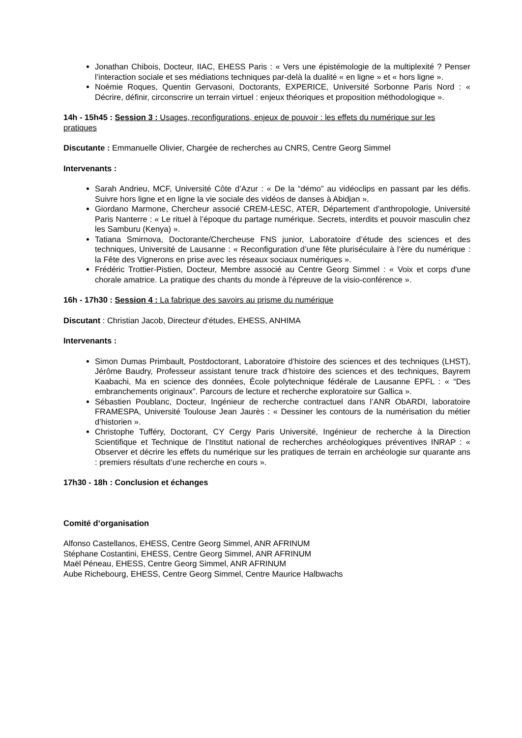Jonathan Chibois, Docteur, IIAC, EHESS Paris : « Vers une épistémologie de la multiplexité ? Penser l’interaction sociale et ses médiations techniques par-delà la dualité « en ligne » et « hors ligne ».
Noémie Roques, Quentin Gervasoni, Doctorants, EXPERICE, Université Sorbonne Paris Nord : « Décrire, définir, circonscrire un terrain virtuel : enjeux théoriques et proposition méthodologique ».
14h - 15h45 : Session 3 : Usages, reconfigurations, enjeux de pouvoir : les effets du numérique sur les pratiques
Discutante : Emmanuelle Olivier, Chargée de recherches au CNRS, Centre Georg Simmel
Intervenants :
Sarah Andrieu, MCF, Université Côte d’Azur : « De la “démo” au vidéoclips en passant par les défis. Suivre hors ligne et en ligne la vie sociale des vidéos de danses à Abidjan ».
Giordano Marmone, Chercheur associé CREM-LESC, ATER, Département d’anthropologie, Université Paris Nanterre : « Le rituel à l’époque du partage numérique. Secrets, interdits et pouvoir masculin chez les Samburu (Kenya) ».
Tatiana Smirnova, Doctorante/Chercheuse FNS junior, Laboratoire d’étude des sciences et des techniques, Université de Lausanne : « Reconfiguration d’une fête pluriséculaire à l’ère du numérique : la Fête des Vignerons en prise avec les réseaux sociaux numériques ».
Frédéric Trottier-Pistien, Docteur, Membre associé au Centre Georg Simmel : « Voix et corps d'une chorale amatrice. La pratique des chants du monde à l'épreuve de la visio-conférence ».
16h - 17h30 : Session 4 : La fabrique des savoirs au prisme du numérique
Discutant : Christian Jacob, Directeur d'études, EHESS, ANHIMA
Intervenants :
Simon Dumas Primbault, Postdoctorant, Laboratoire d’histoire des sciences et des techniques (LHST), Jérôme Baudry, Professeur assistant tenure track d’histoire des sciences et des techniques, Bayrem Kaabachi, Ma en science des données, École polytechnique fédérale de Lausanne EPFL : « “Des embranchements originaux”. Parcours de lecture et recherche exploratoire sur Gallica ».
Sébastien Poublanc, Docteur, Ingénieur de recherche contractuel dans l’ANR ObARDI, laboratoire FRAMESPA, Université Toulouse Jean Jaurès : « Dessiner les contours de la numérisation du métier d’historien ».
Christophe Tufféry, Doctorant, CY Cergy Paris Université, Ingénieur de recherche à la Direction Scientifique et Technique de l’Institut national de recherches archéologiques préventives INRAP : « Observer et décrire les effets du numérique sur les pratiques de terrain en archéologie sur quarante ans : premiers résultats d’une recherche en cours ».
17h30 - 18h : Conclusion et échanges
Comité d’organisation
Alfonso Castellanos, EHESS, Centre Georg Simmel, ANR AFRINUM
Stéphane Costantini, EHESS, Centre Georg Simmel, ANR AFRINUM
Maël Péneau, EHESS, Centre Georg Simmel, ANR AFRINUM
Aube Richebourg, EHESS, Centre Georg Simmel, Centre Maurice Halbwachs